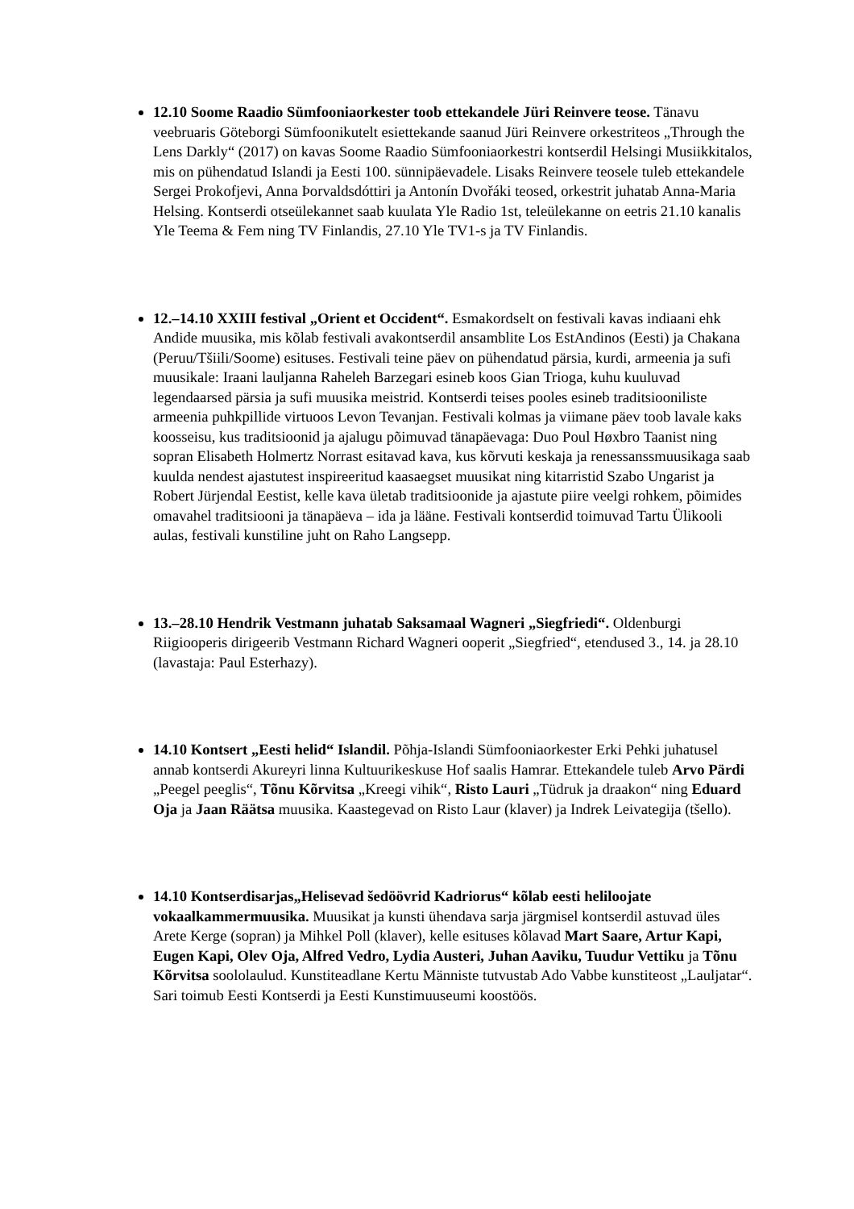12.10 Soome Raadio Sümfooniaorkester toob ettekandele Jüri Reinvere teose. Tänavu veebruaris Göteborgi Sümfoonikutelt esiettekande saanud Jüri Reinvere orkestriteos „Through the Lens Darkly“ (2017) on kavas Soome Raadio Sümfooniaorkestri kontserdil Helsingi Musiikkitalos, mis on pühendatud Islandi ja Eesti 100. sünnipäevadele. Lisaks Reinvere teosele tuleb ettekandele Sergei Prokofjevi, Anna Þorvaldsdóttiri ja Antonín Dvořáki teosed, orkestrit juhatab Anna-Maria Helsing. Kontserdi otseülekannet saab kuulata Yle Radio 1st, teleülekanne on eetris 21.10 kanalis Yle Teema & Fem ning TV Finlandis, 27.10 Yle TV1-s ja TV Finlandis.
12.–14.10 XXIII festival „Orient et Occident“. Esmakordselt on festivali kavas indiaani ehk Andide muusika, mis kõlab festivali avakontserdil ansamblite Los EstAndinos (Eesti) ja Chakana (Peruu/Tšiili/Soome) esituses. Festivali teine päev on pühendatud pärsia, kurdi, armeenia ja sufi muusikale: Iraani lauljanna Raheleh Barzegari esineb koos Gian Trioga, kuhu kuuluvad legendaarsed pärsia ja sufi muusika meistrid. Kontserdi teises pooles esineb traditsiooniliste armeenia puhkpillide virtuoos Levon Tevanjan. Festivali kolmas ja viimane päev toob lavale kaks koosseisu, kus traditsioonid ja ajalugu põimuvad tänapäevaga: Duo Poul Høxbro Taanist ning sopran Elisabeth Holmertz Norrast esitavad kava, kus kõrvuti keskaja ja renessanssmuusikaga saab kuulda nendest ajastutest inspireeritud kaasaegset muusikat ning kitarristid Szabo Ungarist ja Robert Jürjendal Eestist, kelle kava ületab traditsioonide ja ajastute piire veelgi rohkem, põimides omavahel traditsiooni ja tänapäeva – ida ja lääne. Festivali kontserdid toimuvad Tartu Ülikooli aulas, festivali kunstiline juht on Raho Langsepp.
13.–28.10 Hendrik Vestmann juhatab Saksamaal Wagneri „Siegfriedi“. Oldenburgi Riigiooperis dirigeerib Vestmann Richard Wagneri ooperit „Siegfried“, etendused 3., 14. ja 28.10 (lavastaja: Paul Esterhazy).
14.10 Kontsert „Eesti helid“ Islandil. Põhja-Islandi Sümfooniaorkester Erki Pehki juhatusel annab kontserdi Akureyri linna Kultuurikeskuse Hof saalis Hamrar. Ettekandele tuleb Arvo Pärdi „Peegel peeglis“, Tõnu Kõrvitsa „Kreegi vihik“, Risto Lauri „Tüdruk ja draakon“ ning Eduard Oja ja Jaan Räätsa muusika. Kaastegevad on Risto Laur (klaver) ja Indrek Leivategija (tšello).
14.10 Kontserdisarjas„Helisevad šedöövrid Kadriorus“ kõlab eesti heliloojate vokaalkammermuusika. Muusikat ja kunsti ühendava sarja järgmisel kontserdil astuvad üles Arete Kerge (sopran) ja Mihkel Poll (klaver), kelle esituses kõlavad Mart Saare, Artur Kapi, Eugen Kapi, Olev Oja, Alfred Vedro, Lydia Austeri, Juhan Aaviku, Tuudur Vettiku ja Tõnu Kõrvitsa soololaulud. Kunstiteadlane Kertu Männiste tutvustab Ado Vabbe kunstiteost „Lauljatar“. Sari toimub Eesti Kontserdi ja Eesti Kunstimuuseumi koostöös.